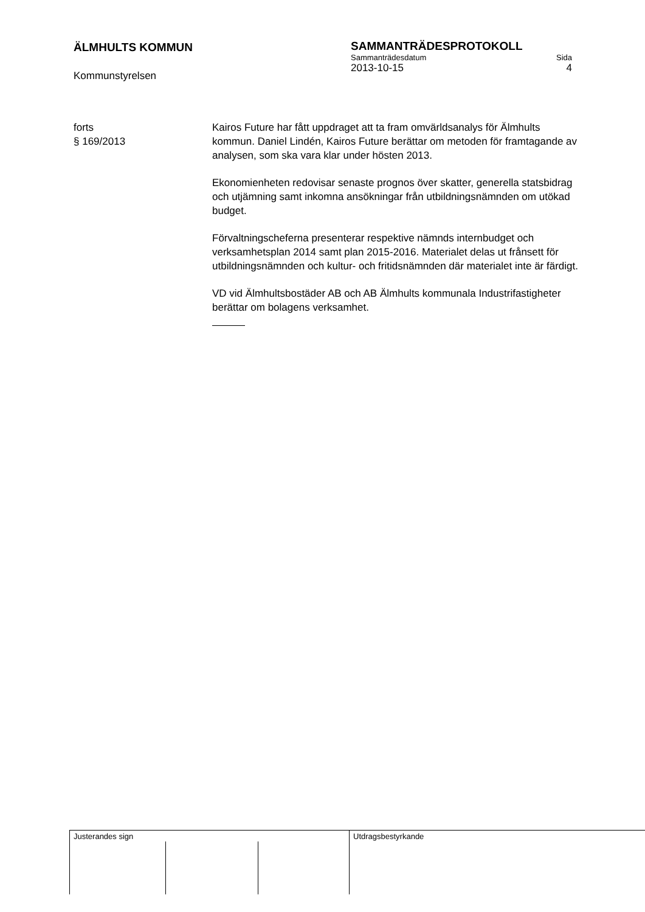ÄLMHULTS KOMMUN
Kommunstyrelsen
SAMMANTRÄDESPROTOKOLL
Sammanträdesdatum Sida
2013-10-15 4
forts
§ 169/2013
Kairos Future har fått uppdraget att ta fram omvärldsanalys för Älmhults kommun. Daniel Lindén, Kairos Future berättar om metoden för framtagande av analysen, som ska vara klar under hösten 2013.
Ekonomienheten redovisar senaste prognos över skatter, generella statsbidrag och utjämning samt inkomna ansökningar från utbildningsnämnden om utökad budget.
Förvaltningscheferna presenterar respektive nämnds internbudget och verksamhetsplan 2014 samt plan 2015-2016. Materialet delas ut frånsett för utbildningsnämnden och kultur- och fritidsnämnden där materialet inte är färdigt.
VD vid Älmhultsbostäder AB och AB Älmhults kommunala Industrifastigheter berättar om bolagens verksamhet.
Justerandes sign Utdragsbestyrkande